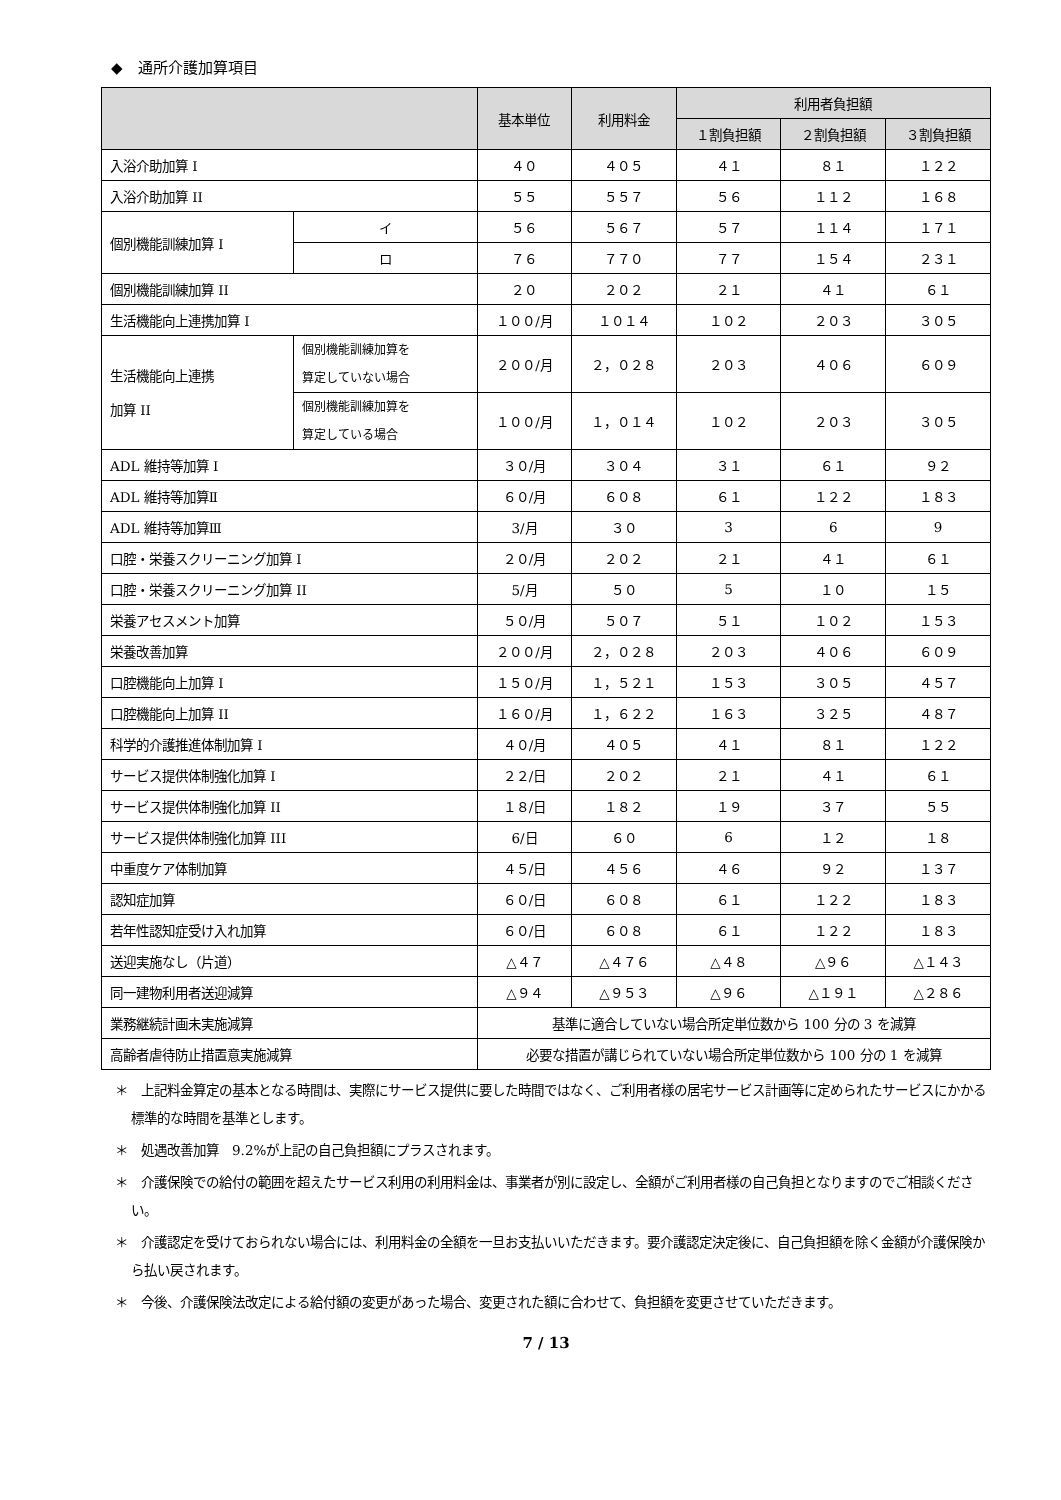◆　通所介護加算項目
| | | 基本単位 | 利用料金 | 利用者負担額 | | |
| --- | --- | --- | --- | --- | --- | --- |
| | | | | １割負担額 | ２割負担額 | ３割負担額 |
| 入浴介助加算 I | | ４０ | ４０５ | ４１ | ８１ | １２２ |
| 入浴介助加算 II | | ５５ | ５５７ | ５６ | １１２ | １６８ |
| 個別機能訓練加算 I | イ | ５６ | ５６７ | ５７ | １１４ | １７１ |
| | ロ | ７６ | ７７０ | ７７ | １５４ | ２３１ |
| 個別機能訓練加算 II | | ２０ | ２０２ | ２１ | ４１ | ６１ |
| 生活機能向上連携加算 I | | １００/月 | １０１４ | １０２ | ２０３ | ３０５ |
| 生活機能向上連携 加算 II | 個別機能訓練加算を 算定していない場合 | ２００/月 | ２，０２８ | ２０３ | ４０６ | ６０９ |
| | 個別機能訓練加算を 算定している場合 | １００/月 | １，０１４ | １０２ | ２０３ | ３０５ |
| ADL 維持等加算 I | | ３０/月 | ３０４ | ３１ | ６１ | ９２ |
| ADL 維持等加算Ⅱ | | ６０/月 | ６０８ | ６１ | １２２ | １８３ |
| ADL 維持等加算Ⅲ | | 3/月 | ３０ | 3 | 6 | 9 |
| 口腔・栄養スクリーニング加算 I | | ２０/月 | ２０２ | ２１ | ４１ | ６１ |
| 口腔・栄養スクリーニング加算 II | | 5/月 | ５０ | 5 | １０ | １５ |
| 栄養アセスメント加算 | | ５０/月 | ５０７ | ５１ | １０２ | １５３ |
| 栄養改善加算 | | ２００/月 | ２，０２８ | ２０３ | ４０６ | ６０９ |
| 口腔機能向上加算 I | | １５０/月 | １，５２１ | １５３ | ３０５ | ４５７ |
| 口腔機能向上加算 II | | １６０/月 | １，６２２ | １６３ | ３２５ | ４８７ |
| 科学的介護推進体制加算 I | | ４０/月 | ４０５ | ４１ | ８１ | １２２ |
| サービス提供体制強化加算 I | | ２２/日 | ２０２ | ２１ | ４１ | ６１ |
| サービス提供体制強化加算 II | | １８/日 | １８２ | １９ | ３７ | ５５ |
| サービス提供体制強化加算 III | | 6/日 | ６０ | 6 | １２ | １８ |
| 中重度ケア体制加算 | | ４５/日 | ４５６ | ４６ | ９２ | １３７ |
| 認知症加算 | | ６０/日 | ６０８ | ６１ | １２２ | １８３ |
| 若年性認知症受け入れ加算 | | ６０/日 | ６０８ | ６１ | １２２ | １８３ |
| 送迎実施なし（片道） | | △４７ | △４７６ | △４８ | △９６ | △１４３ |
| 同一建物利用者送迎減算 | | △９４ | △９５３ | △９６ | △１９１ | △２８６ |
| 業務継続計画未実施減算 | | 基準に適合していない場合所定単位数から 100 分の 3 を減算 | | | | |
| 高齢者虐待防止措置意実施減算 | | 必要な措置が講じられていない場合所定単位数から 100 分の 1 を減算 | | | | |
＊　上記料金算定の基本となる時間は、実際にサービス提供に要した時間ではなく、ご利用者様の居宅サービス計画等に定められたサービスにかかる標準的な時間を基準とします。
＊　処遇改善加算　9.2%が上記の自己負担額にプラスされます。
＊　介護保険での給付の範囲を超えたサービス利用の利用料金は、事業者が別に設定し、全額がご利用者様の自己負担となりますのでご相談ください。
＊　介護認定を受けておられない場合には、利用料金の全額を一旦お支払いいただきます。要介護認定決定後に、自己負担額を除く金額が介護保険から払い戻されます。
＊　今後、介護保険法改定による給付額の変更があった場合、変更された額に合わせて、負担額を変更させていただきます。
7 / 13